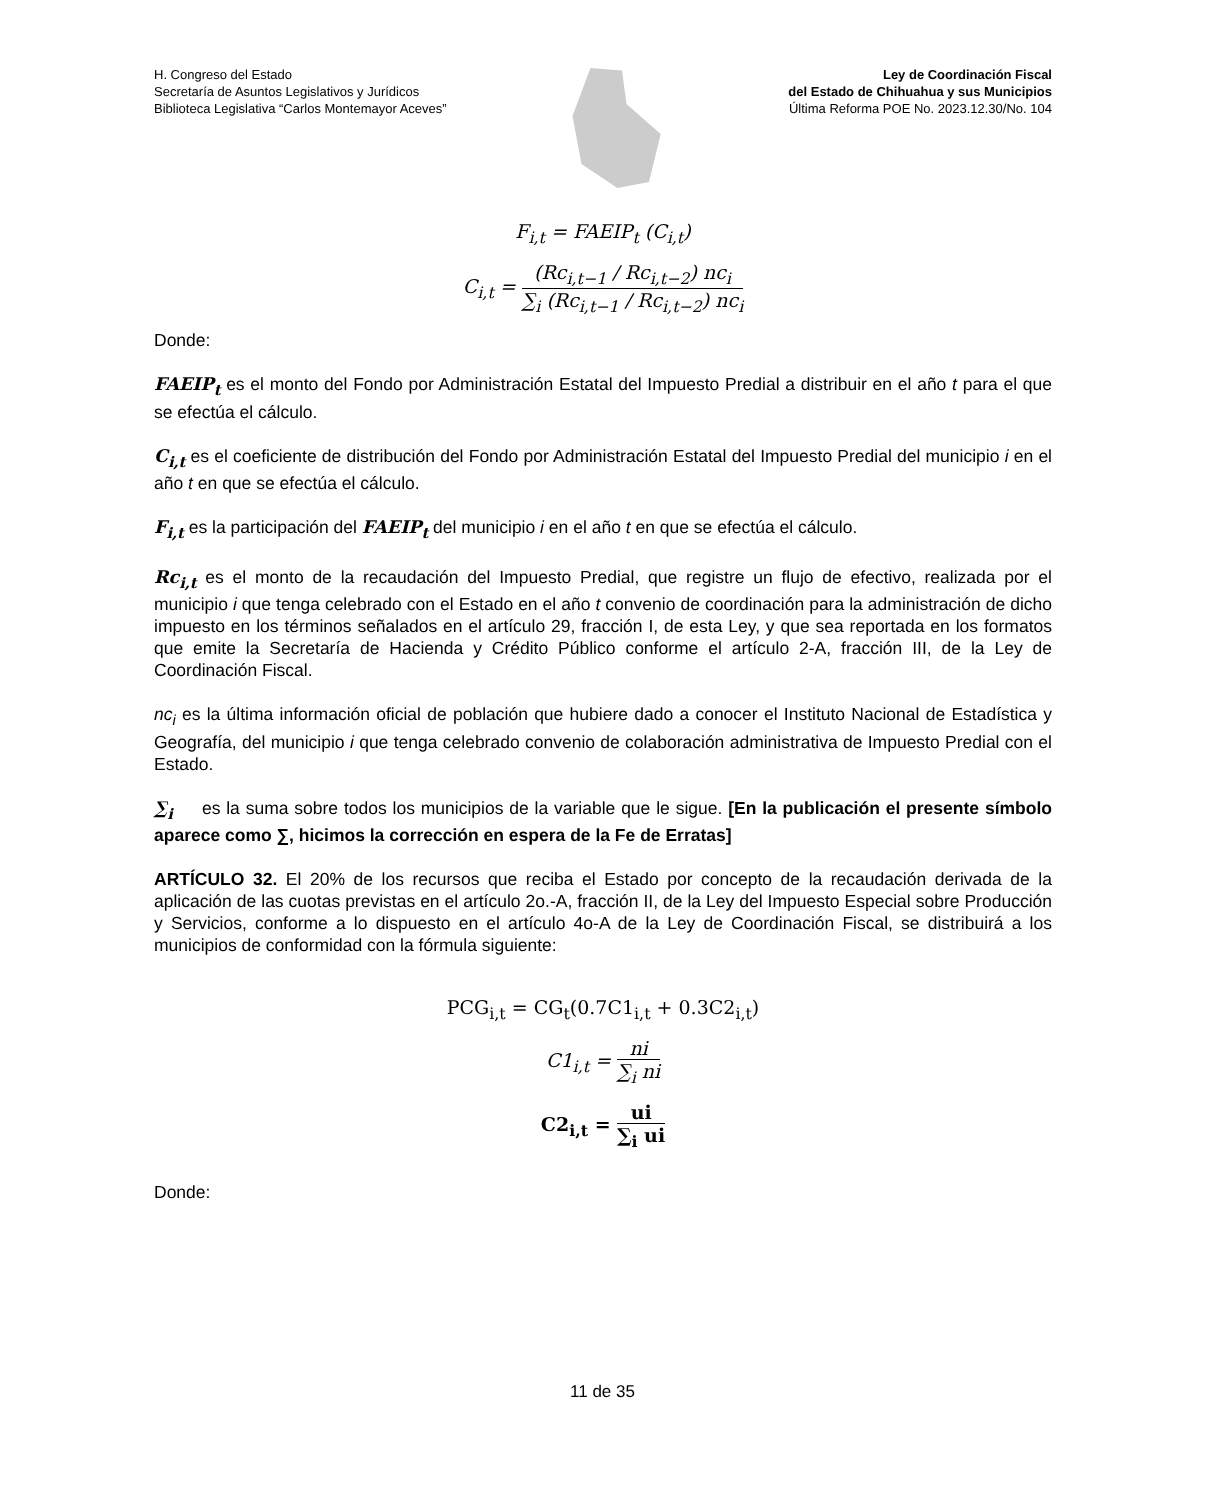H. Congreso del Estado
Secretaría de Asuntos Legislativos y Jurídicos
Biblioteca Legislativa “Carlos Montemayor Aceves”
Ley de Coordinación Fiscal
del Estado de Chihuahua y sus Municipios
Última Reforma POE No. 2023.12.30/No. 104
F<sub>i,t</sub> = FAEIP<sub>t</sub> (C<sub>i,t</sub>)
C<sub>i,t</sub> = (Rc<sub>i,t−1</sub> / Rc<sub>i,t−2</sub>) nc<sub>i</sub> ∑<sub>i</sub> (Rc<sub>i,t−1</sub> / Rc<sub>i,t−2</sub>) nc<sub>i</sub>
Donde:
FAEIP<sub>t</sub> es el monto del Fondo por Administración Estatal del Impuesto Predial a distribuir en el año t para el que se efectúa el cálculo.
C<sub>i,t</sub> es el coeficiente de distribución del Fondo por Administración Estatal del Impuesto Predial del municipio i en el año t en que se efectúa el cálculo.
F<sub>i,t</sub> es la participación del FAEIP<sub>t</sub> del municipio i en el año t en que se efectúa el cálculo.
Rc<sub>i,t</sub> es el monto de la recaudación del Impuesto Predial, que registre un flujo de efectivo, realizada por el municipio i que tenga celebrado con el Estado en el año t convenio de coordinación para la administración de dicho impuesto en los términos señalados en el artículo 29, fracción I, de esta Ley, y que sea reportada en los formatos que emite la Secretaría de Hacienda y Crédito Público conforme el artículo 2-A, fracción III, de la Ley de Coordinación Fiscal.
nc<sub>i</sub> es la última información oficial de población que hubiere dado a conocer el Instituto Nacional de Estadística y Geografía, del municipio i que tenga celebrado convenio de colaboración administrativa de Impuesto Predial con el Estado.
∑<sub>i</sub> es la suma sobre todos los municipios de la variable que le sigue. [En la publicación el presente símbolo aparece como ∑, hicimos la corrección en espera de la Fe de Erratas]
ARTÍCULO 32. El 20% de los recursos que reciba el Estado por concepto de la recaudación derivada de la aplicación de las cuotas previstas en el artículo 2o.-A, fracción II, de la Ley del Impuesto Especial sobre Producción y Servicios, conforme a lo dispuesto en el artículo 4o-A de la Ley de Coordinación Fiscal, se distribuirá a los municipios de conformidad con la fórmula siguiente:
PCG<sub>i,t</sub> = CG<sub>t</sub>(0.7C1<sub>i,t</sub> + 0.3C2<sub>i,t</sub>)
C1<sub>i,t</sub> = ni ∑<sub>i</sub> ni
C2<sub>i,t</sub> = ui ∑<sub>i</sub> ui
Donde:
11 de 35